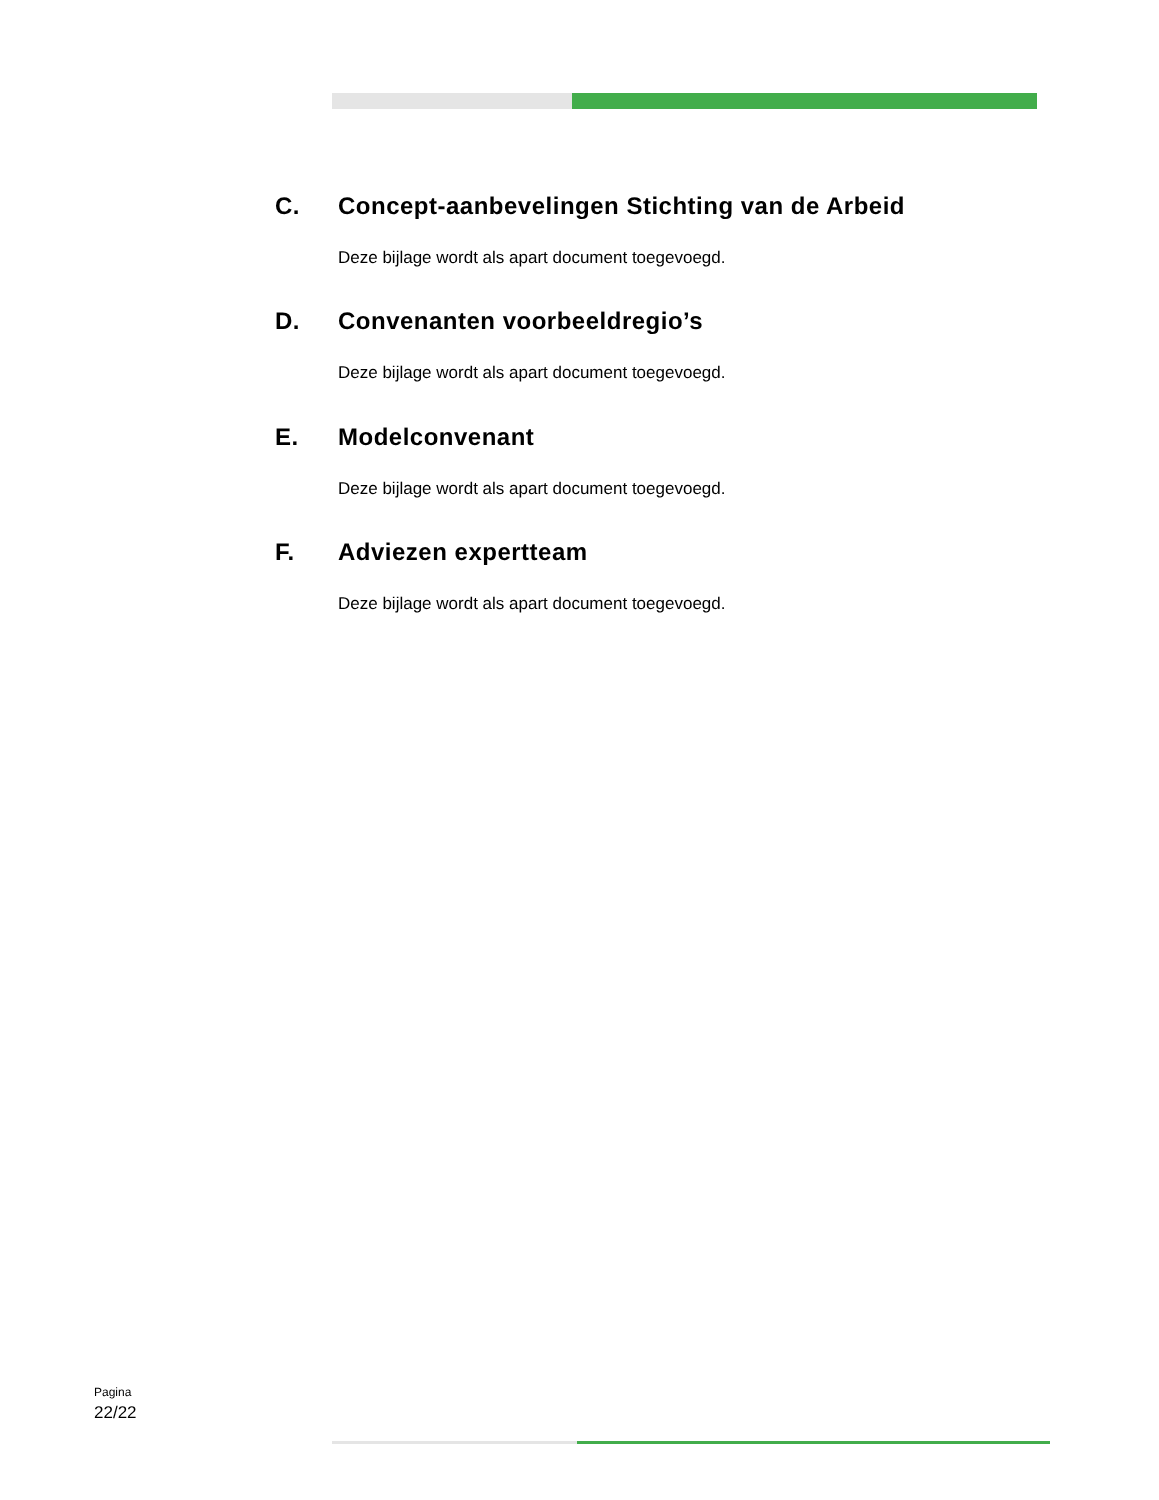C. Concept-aanbevelingen Stichting van de Arbeid
Deze bijlage wordt als apart document toegevoegd.
D. Convenanten voorbeeldregio’s
Deze bijlage wordt als apart document toegevoegd.
E. Modelconvenant
Deze bijlage wordt als apart document toegevoegd.
F. Adviezen expertteam
Deze bijlage wordt als apart document toegevoegd.
Pagina
22/22